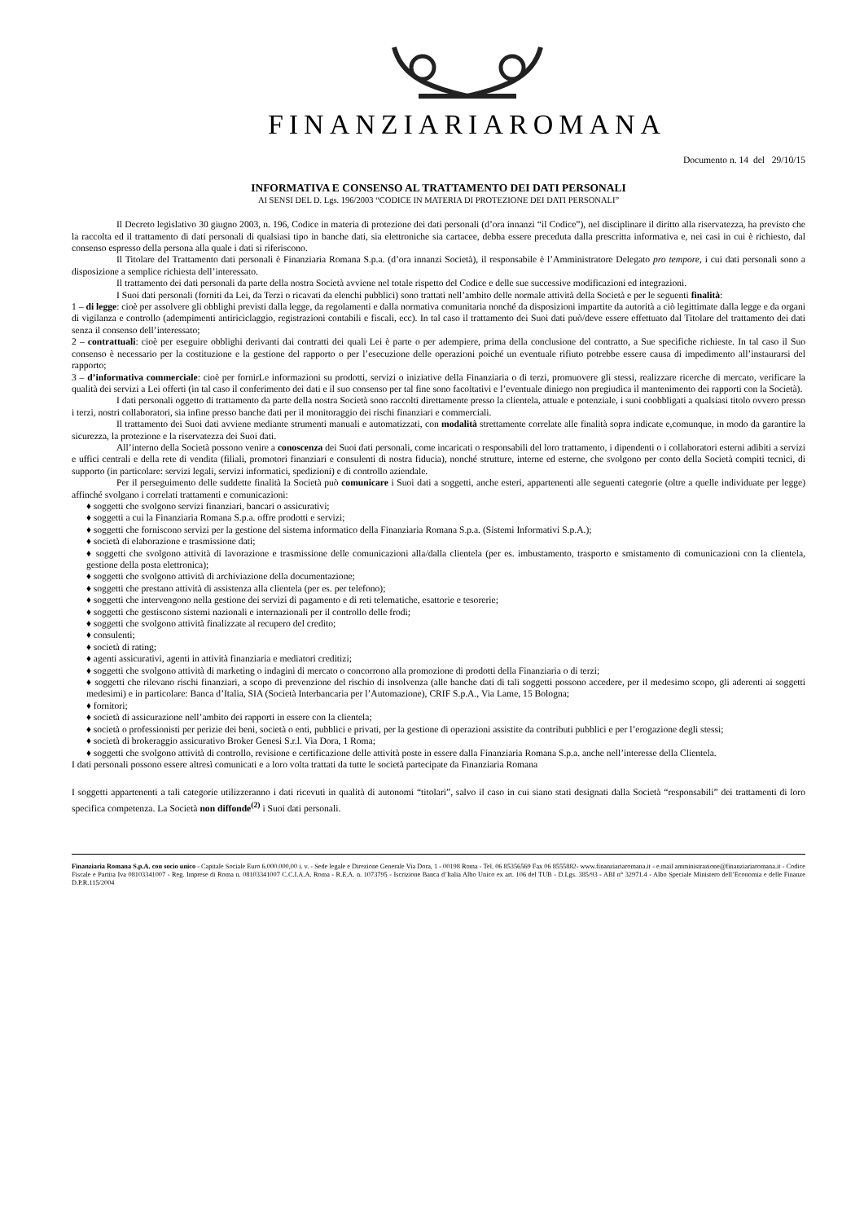FINANZIARIAROMANA
Documento n. 14 del 29/10/15
INFORMATIVA E CONSENSO AL TRATTAMENTO DEI DATI PERSONALI
AI SENSI DEL D. Lgs. 196/2003 “CODICE IN MATERIA DI PROTEZIONE DEI DATI PERSONALI”
Il Decreto legislativo 30 giugno 2003, n. 196, Codice in materia di protezione dei dati personali (d’ora innanzi “il Codice”), nel disciplinare il diritto alla riservatezza, ha previsto che la raccolta ed il trattamento di dati personali di qualsiasi tipo in banche dati, sia elettroniche sia cartacee, debba essere preceduta dalla prescritta informativa e, nei casi in cui è richiesto, dal consenso espresso della persona alla quale i dati si riferiscono.
Il Titolare del Trattamento dati personali è Finanziaria Romana S.p.a. (d’ora innanzi Società), il responsabile è l’Amministratore Delegato pro tempore, i cui dati personali sono a disposizione a semplice richiesta dell’interessato.
Il trattamento dei dati personali da parte della nostra Società avviene nel totale rispetto del Codice e delle sue successive modificazioni ed integrazioni.
I Suoi dati personali (forniti da Lei, da Terzi o ricavati da elenchi pubblici) sono trattati nell’ambito delle normale attività della Società e per le seguenti finalità:
1 – di legge: cioè per assolvere gli obblighi previsti dalla legge, da regolamenti e dalla normativa comunitaria nonché da disposizioni impartite da autorità a ciò legittimate dalla legge e da organi di vigilanza e controllo (adempimenti antiriciclaggio, registrazioni contabili e fiscali, ecc). In tal caso il trattamento dei Suoi dati può/deve essere effettuato dal Titolare del trattamento dei dati senza il consenso dell’interessato;
2 – contrattuali: cioè per eseguire obblighi derivanti dai contratti dei quali Lei è parte o per adempiere, prima della conclusione del contratto, a Sue specifiche richieste. In tal caso il Suo consenso è necessario per la costituzione e la gestione del rapporto o per l’esecuzione delle operazioni poiché un eventuale rifiuto potrebbe essere causa di impedimento all’instaurarsi del rapporto;
3 – d’informativa commerciale: cioè per fornirLe informazioni su prodotti, servizi o iniziative della Finanziaria o di terzi, promuovere gli stessi, realizzare ricerche di mercato, verificare la qualità dei servizi a Lei offerti (in tal caso il conferimento dei dati e il suo consenso per tal fine sono facoltativi e l’eventuale diniego non pregiudica il mantenimento dei rapporti con la Società).
I dati personali oggetto di trattamento da parte della nostra Società sono raccolti direttamente presso la clientela, attuale e potenziale, i suoi coobbligati a qualsiasi titolo ovvero presso i terzi, nostri collaboratori, sia infine presso banche dati per il monitoraggio dei rischi finanziari e commerciali.
Il trattamento dei Suoi dati avviene mediante strumenti manuali e automatizzati, con modalità strettamente correlate alle finalità sopra indicate e,comunque, in modo da garantire la sicurezza, la protezione e la riservatezza dei Suoi dati.
All’interno della Società possono venire a conoscenza dei Suoi dati personali, come incaricati o responsabili del loro trattamento, i dipendenti o i collaboratori esterni adibiti a servizi e uffici centrali e della rete di vendita (filiali, promotori finanziari e consulenti di nostra fiducia), nonché strutture, interne ed esterne, che svolgono per conto della Società compiti tecnici, di supporto (in particolare: servizi legali, servizi informatici, spedizioni) e di controllo aziendale.
Per il perseguimento delle suddette finalità la Società può comunicare i Suoi dati a soggetti, anche esteri, appartenenti alle seguenti categorie (oltre a quelle individuate per legge) affinché svolgano i correlati trattamenti e comunicazioni:
♦ soggetti che svolgono servizi finanziari, bancari o assicurativi;
♦ soggetti a cui la Finanziaria Romana S.p.a. offre prodotti e servizi;
♦ soggetti che forniscono servizi per la gestione del sistema informatico della Finanziaria Romana S.p.a. (Sistemi Informativi S.p.A.);
♦ società di elaborazione e trasmissione dati;
♦ soggetti che svolgono attività di lavorazione e trasmissione delle comunicazioni alla/dalla clientela (per es. imbustamento, trasporto e smistamento di comunicazioni con la clientela, gestione della posta elettronica);
♦ soggetti che svolgono attività di archiviazione della documentazione;
♦ soggetti che prestano attività di assistenza alla clientela (per es. per telefono);
♦ soggetti che intervengono nella gestione dei servizi di pagamento e di reti telematiche, esattorie e tesorerie;
♦ soggetti che gestiscono sistemi nazionali e internazionali per il controllo delle frodi;
♦ soggetti che svolgono attività finalizzate al recupero del credito;
♦ consulenti;
♦ società di rating;
♦ agenti assicurativi, agenti in attività finanziaria e mediatori creditizi;
♦ soggetti che svolgono attività di marketing o indagini di mercato o concorrono alla promozione di prodotti della Finanziaria o di terzi;
♦ soggetti che rilevano rischi finanziari, a scopo di prevenzione del rischio di insolvenza (alle banche dati di tali soggetti possono accedere, per il medesimo scopo, gli aderenti ai soggetti medesimi) e in particolare: Banca d’Italia, SIA (Società Interbancaria per l’Automazione), CRIF S.p.A., Via Lame, 15 Bologna;
♦ fornitori;
♦ società di assicurazione nell’ambito dei rapporti in essere con la clientela;
♦ società o professionisti per perizie dei beni, società o enti, pubblici e privati, per la gestione di operazioni assistite da contributi pubblici e per l’erogazione degli stessi;
♦ società di brokeraggio assicurativo Broker Genesi S.r.l. Via Dora, 1 Roma;
♦ soggetti che svolgono attività di controllo, revisione e certificazione delle attività poste in essere dalla Finanziaria Romana S.p.a. anche nell’interesse della Clientela.
I dati personali possono essere altresì comunicati e a loro volta trattati da tutte le società partecipate da Finanziaria Romana
I soggetti appartenenti a tali categorie utilizzeranno i dati ricevuti in qualità di autonomi “titolari”, salvo il caso in cui siano stati designati dalla Società “responsabili” dei trattamenti di loro specifica competenza. La Società non diffonde<sup>(2)</sup> i Suoi dati personali.
Finanziaria Romana S.p.A. con socio unico - Capitale Sociale Euro 6.000.000,00 i. v. - Sede legale e Direzione Generale Via Dora, 1 - 00198 Roma - Tel. 06 85356569 Fax 06 8555882- www.finanziariaromana.it - e.mail amministrazione@finanziariaromana.it - Codice Fiscale e Partita Iva 08103341007 - Reg. Imprese di Roma n. 08103341007 C.C.I.A.A. Roma - R.E.A. n. 1073795 - Iscrizione Banca d’Italia Albo Unico ex art. 106 del TUB - D.Lgs. 385/93 - ABI n° 32971.4 - Albo Speciale Ministero dell’Economia e delle Finanze D.P.R.115/2004